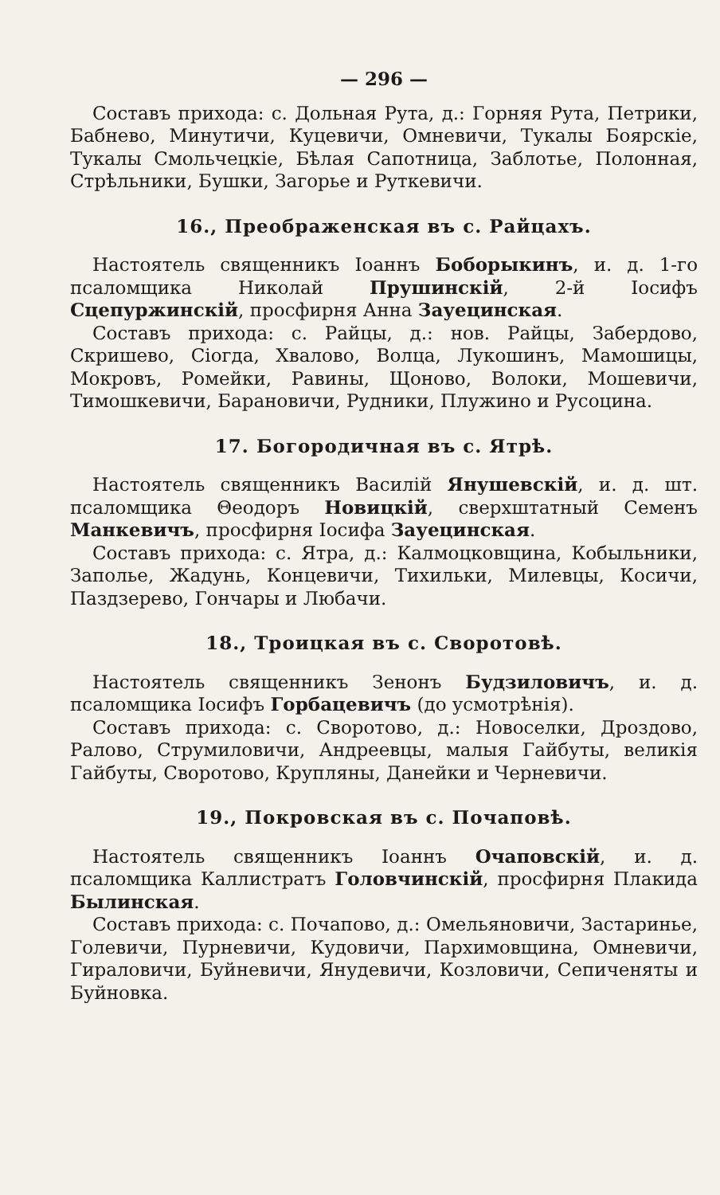— 296 —
Составъ прихода: с. Дольная Рута, д.: Горняя Рута, Петрики, Бабнево, Минутичи, Куцевичи, Омневичи, Тукалы Боярскіе, Тукалы Смольчецкіе, Бѣлая Сапотница, Заблотье, Полонная, Стрѣльники, Бушки, Загорье и Руткевичи.
16., Преображенская въ с. Райцахъ.
Настоятель священникъ Іоаннъ Боборыкинъ, и. д. 1-го псаломщика Николай Прушинскій, 2-й Іосифъ Сцепуржинскій, просфирня Анна Зауецинская.
Составъ прихода: с. Райцы, д.: нов. Райцы, Забердово, Скришево, Сіогда, Хвалово, Волца, Лукошинъ, Мамошицы, Мокровъ, Ромейки, Равины, Щоново, Волоки, Мошевичи, Тимошкевичи, Барановичи, Рудники, Плужино и Русоцина.
17. Богородичная въ с. Ятрѣ.
Настоятель священникъ Василій Янушевскій, и. д. шт. псаломщика Θеодоръ Новицкій, сверхштатный Семенъ Манкевичъ, просфирня Іосифа Зауецинская.
Составъ прихода: с. Ятра, д.: Калмоцковщина, Кобыльники, Заполье, Жадунь, Концевичи, Тихильки, Милевцы, Косичи, Паздзерево, Гончары и Любачи.
18., Троицкая въ с. Своротовѣ.
Настоятель священникъ Зенонъ Будзиловичъ, и. д. псаломщика Іосифъ Горбацевичъ (до усмотрѣнія).
Составъ прихода: с. Своротово, д.: Новоселки, Дроздово, Ралово, Струмиловичи, Андреевцы, малыя Гайбуты, великія Гайбуты, Своротово, Крупляны, Данейки и Черневичи.
19., Покровская въ с. Почаповѣ.
Настоятель священникъ Іоаннъ Очаповскій, и. д. псаломщика Каллистратъ Головчинскій, просфирня Плакида Былинская.
Составъ прихода: с. Почапово, д.: Омельяновичи, Застаринье, Голевичи, Пурневичи, Кудовичи, Пархимовщина, Омневичи, Гираловичи, Буйневичи, Янудевичи, Козловичи, Сепиченяты и Буйновка.